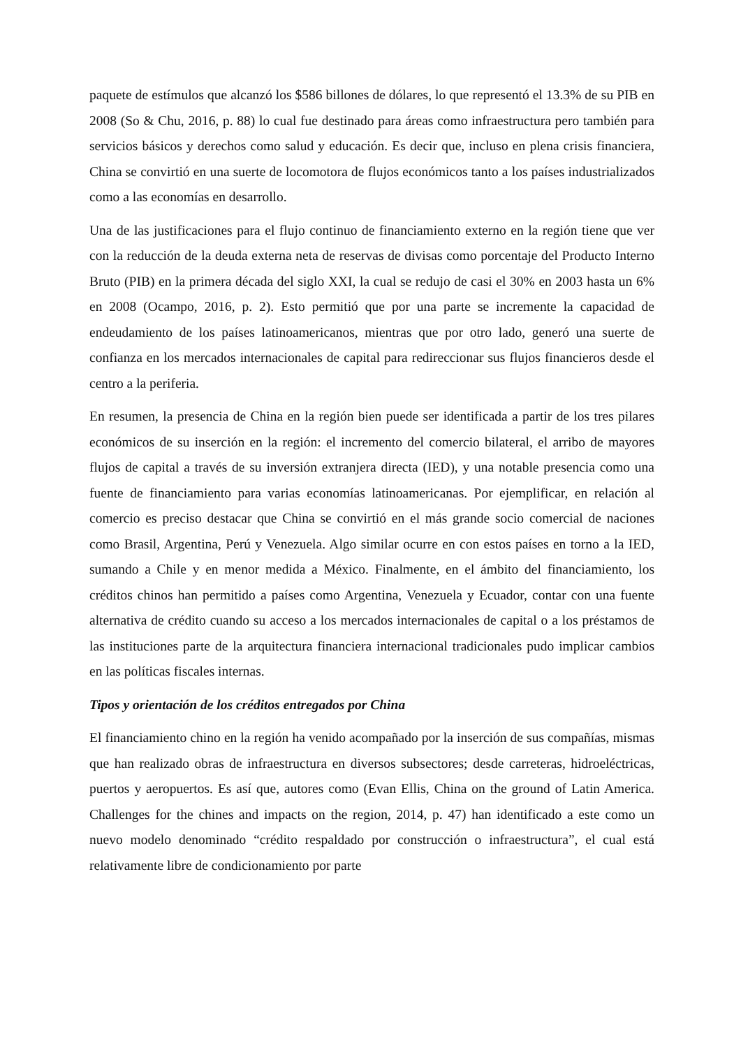paquete de estímulos que alcanzó los $586 billones de dólares, lo que representó el 13.3% de su PIB en 2008 (So & Chu, 2016, p. 88) lo cual fue destinado para áreas como infraestructura pero también para servicios básicos y derechos como salud y educación. Es decir que, incluso en plena crisis financiera, China se convirtió en una suerte de locomotora de flujos económicos tanto a los países industrializados como a las economías en desarrollo.
Una de las justificaciones para el flujo continuo de financiamiento externo en la región tiene que ver con la reducción de la deuda externa neta de reservas de divisas como porcentaje del Producto Interno Bruto (PIB) en la primera década del siglo XXI, la cual se redujo de casi el 30% en 2003 hasta un 6% en 2008 (Ocampo, 2016, p. 2). Esto permitió que por una parte se incremente la capacidad de endeudamiento de los países latinoamericanos, mientras que por otro lado, generó una suerte de confianza en los mercados internacionales de capital para redireccionar sus flujos financieros desde el centro a la periferia.
En resumen, la presencia de China en la región bien puede ser identificada a partir de los tres pilares económicos de su inserción en la región: el incremento del comercio bilateral, el arribo de mayores flujos de capital a través de su inversión extranjera directa (IED), y una notable presencia como una fuente de financiamiento para varias economías latinoamericanas. Por ejemplificar, en relación al comercio es preciso destacar que China se convirtió en el más grande socio comercial de naciones como Brasil, Argentina, Perú y Venezuela. Algo similar ocurre en con estos países en torno a la IED, sumando a Chile y en menor medida a México. Finalmente, en el ámbito del financiamiento, los créditos chinos han permitido a países como Argentina, Venezuela y Ecuador, contar con una fuente alternativa de crédito cuando su acceso a los mercados internacionales de capital o a los préstamos de las instituciones parte de la arquitectura financiera internacional tradicionales pudo implicar cambios en las políticas fiscales internas.
Tipos y orientación de los créditos entregados por China
El financiamiento chino en la región ha venido acompañado por la inserción de sus compañías, mismas que han realizado obras de infraestructura en diversos subsectores; desde carreteras, hidroeléctricas, puertos y aeropuertos. Es así que, autores como (Evan Ellis, China on the ground of Latin America. Challenges for the chines and impacts on the region, 2014, p. 47) han identificado a este como un nuevo modelo denominado “crédito respaldado por construcción o infraestructura”, el cual está relativamente libre de condicionamiento por parte